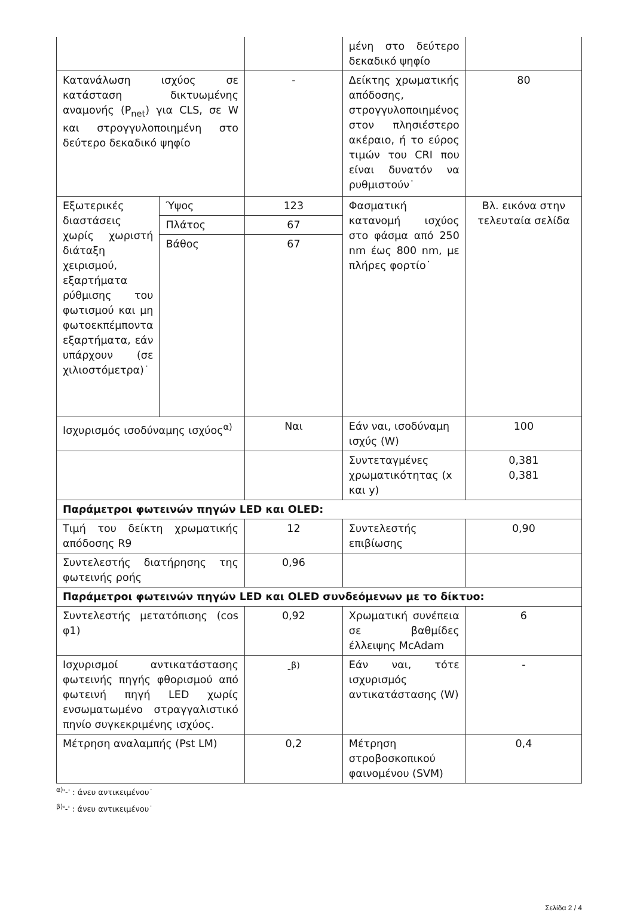| | | | μένη στο δεύτερο δεκαδικό ψηφίο | |
| Κατανάλωση ισχύος σε κατάσταση δικτυωμένης αναμονής (P<sub>net</sub>) για CLS, σε W και στρογγυλοποιημένη στο δεύτερο δεκαδικό ψηφίο | | - | Δείκτης χρωματικής απόδοσης, στρογγυλοποιημένος στον πλησιέστερο ακέραιο, ή το εύρος τιμών του CRI που είναι δυνατόν να ρυθμιστούν˙ | 80 |
| Εξωτερικές διαστάσεις χωρίς χωριστή διάταξη χειρισμού, εξαρτήματα ρύθμισης του φωτισμού και μη φωτοεκπέμποντα εξαρτήματα, εάν υπάρχουν (σε χιλιοστόμετρα)˙ | Ύψος | 123 | Φασματική κατανομή ισχύος στο φάσμα από 250 nm έως 800 nm, με πλήρες φορτίο˙ | Βλ. εικόνα στην τελευταία σελίδα |
| | Πλάτος | 67 | | |
| | Βάθος | 67 | | |
| Ισχυρισμός ισοδύναμης ισχύος<sup>α)</sup> | | Ναι | Εάν ναι, ισοδύναμη ισχύς (W) | 100 |
| | | | Συντεταγμένες χρωματικότητας (x και y) | 0,381 0,381 |
| Παράμετροι φωτεινών πηγών LED και OLED: | | | | |
| Τιμή του δείκτη χρωματικής απόδοσης R9 | | 12 | Συντελεστής επιβίωσης | 0,90 |
| Συντελεστής διατήρησης της φωτεινής ροής | | 0,96 | | |
| Παράμετροι φωτεινών πηγών LED και OLED συνδεόμενων με το δίκτυο: | | | | |
| Συντελεστής μετατόπισης (cos φ1) | | 0,92 | Χρωματική συνέπεια σε βαθμίδες έλλειψης McAdam | 6 |
| Ισχυρισμοί αντικατάστασης φωτεινής πηγής φθορισμού από φωτεινή πηγή LED χωρίς ενσωματωμένο στραγγαλιστικό πηνίο συγκεκριμένης ισχύος. | | -<sup>β)</sup> | Εάν ναι, τότε ισχυρισμός αντικατάστασης (W) | - |
| Μέτρηση αναλαμπής (Pst LM) | | 0,2 | Μέτρηση στροβοσκοπικού φαινομένου (SVM) | 0,4 |
<sup>α)</sup>'-' : άνευ αντικειμένου˙
<sup>β)</sup>'-' : άνευ αντικειμένου˙
Σελίδα 2 / 4